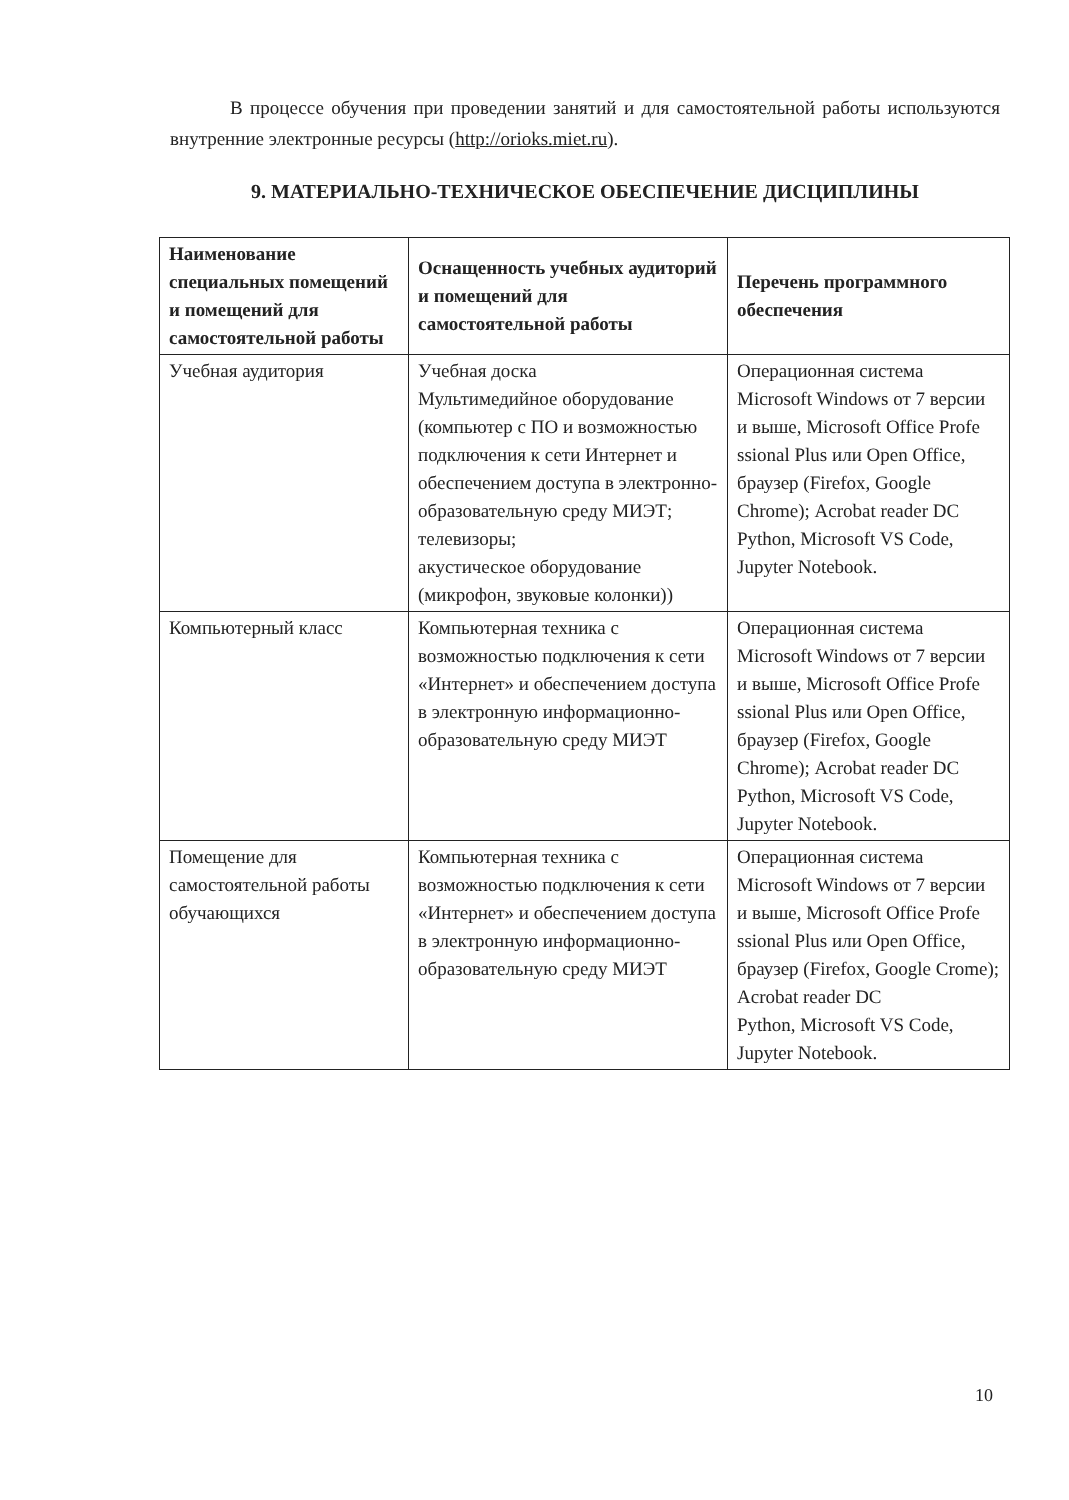В процессе обучения при проведении занятий и для самостоятельной работы используются внутренние электронные ресурсы (http://orioks.miet.ru).
9. МАТЕРИАЛЬНО-ТЕХНИЧЕСКОЕ ОБЕСПЕЧЕНИЕ ДИСЦИПЛИНЫ
| Наименование специальных помещений и помещений для самостоятельной работы | Оснащенность учебных аудиторий и помещений для самостоятельной работы | Перечень программного обеспечения |
| --- | --- | --- |
| Учебная аудитория | Учебная доска Мультимедийное оборудование (компьютер с ПО и возможностью подключения к сети Интернет и обеспечением доступа в электронно-образовательную среду МИЭТ; телевизоры; акустическое оборудование (микрофон, звуковые колонки)) | Операционная система Microsoft Windows от 7 версии и выше, Microsoft Office Profe ssional Plus или Open Office, браузер (Firefox, Google Chrome); Acrobat reader DC Python, Microsoft VS Code, Jupyter Notebook. |
| Компьютерный класс | Компьютерная техника с возможностью подключения к сети «Интернет» и обеспечением доступа в электронную информационно-образовательную среду МИЭТ | Операционная система Microsoft Windows от 7 версии и выше, Microsoft Office Profe ssional Plus или Open Office, браузер (Firefox, Google Chrome); Acrobat reader DC Python, Microsoft VS Code, Jupyter Notebook. |
| Помещение для самостоятельной работы обучающихся | Компьютерная техника с возможностью подключения к сети «Интернет» и обеспечением доступа в электронную информационно-образовательную среду МИЭТ | Операционная система Microsoft Windows от 7 версии и выше, Microsoft Office Profe ssional Plus или Open Office, браузер (Firefox, Google Crome); Acrobat reader DC Python, Microsoft VS Code, Jupyter Notebook. |
10